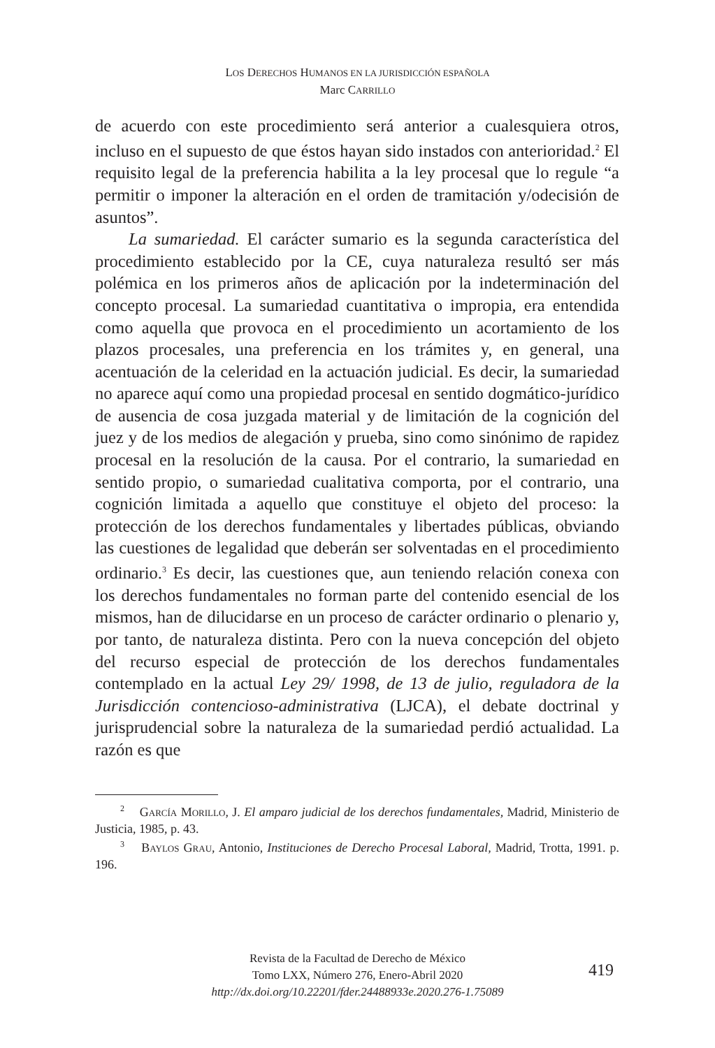LOS DERECHOS HUMANOS EN LA JURISDICCIÓN ESPAÑOLA
Marc CARRILLO
de acuerdo con este procedimiento será anterior a cualesquiera otros, incluso en el supuesto de que éstos hayan sido instados con anterioridad.<sup>2</sup> El requisito legal de la preferencia habilita a la ley procesal que lo regule “a permitir o imponer la alteración en el orden de tramitación y/odecisión de asuntos”.
La sumariedad. El carácter sumario es la segunda característica del procedimiento establecido por la CE, cuya naturaleza resultó ser más polémica en los primeros años de aplicación por la indeterminación del concepto procesal. La sumariedad cuantitativa o impropia, era entendida como aquella que provoca en el procedimiento un acortamiento de los plazos procesales, una preferencia en los trámites y, en general, una acentuación de la celeridad en la actuación judicial. Es decir, la sumariedad no aparece aquí como una propiedad procesal en sentido dogmático-jurídico de ausencia de cosa juzgada material y de limitación de la cognición del juez y de los medios de alegación y prueba, sino como sinónimo de rapidez procesal en la resolución de la causa. Por el contrario, la sumariedad en sentido propio, o sumariedad cualitativa comporta, por el contrario, una cognición limitada a aquello que constituye el objeto del proceso: la protección de los derechos fundamentales y libertades públicas, obviando las cuestiones de legalidad que deberán ser solventadas en el procedimiento ordinario.<sup>3</sup> Es decir, las cuestiones que, aun teniendo relación conexa con los derechos fundamentales no forman parte del contenido esencial de los mismos, han de dilucidarse en un proceso de carácter ordinario o plenario y, por tanto, de naturaleza distinta. Pero con la nueva concepción del objeto del recurso especial de protección de los derechos fundamentales contemplado en la actual Ley 29/ 1998, de 13 de julio, reguladora de la Jurisdicción contencioso-administrativa (LJCA), el debate doctrinal y jurisprudencial sobre la naturaleza de la sumariedad perdió actualidad. La razón es que
<sup>2</sup> GARCÍA MORILLO, J. El amparo judicial de los derechos fundamentales, Madrid, Ministerio de Justicia, 1985, p. 43.
<sup>3</sup> BAYLOS GRAU, Antonio, Instituciones de Derecho Procesal Laboral, Madrid, Trotta, 1991. p. 196.
Revista de la Facultad de Derecho de México
Tomo LXX, Número 276, Enero-Abril 2020
http://dx.doi.org/10.22201/fder.24488933e.2020.276-1.75089
419